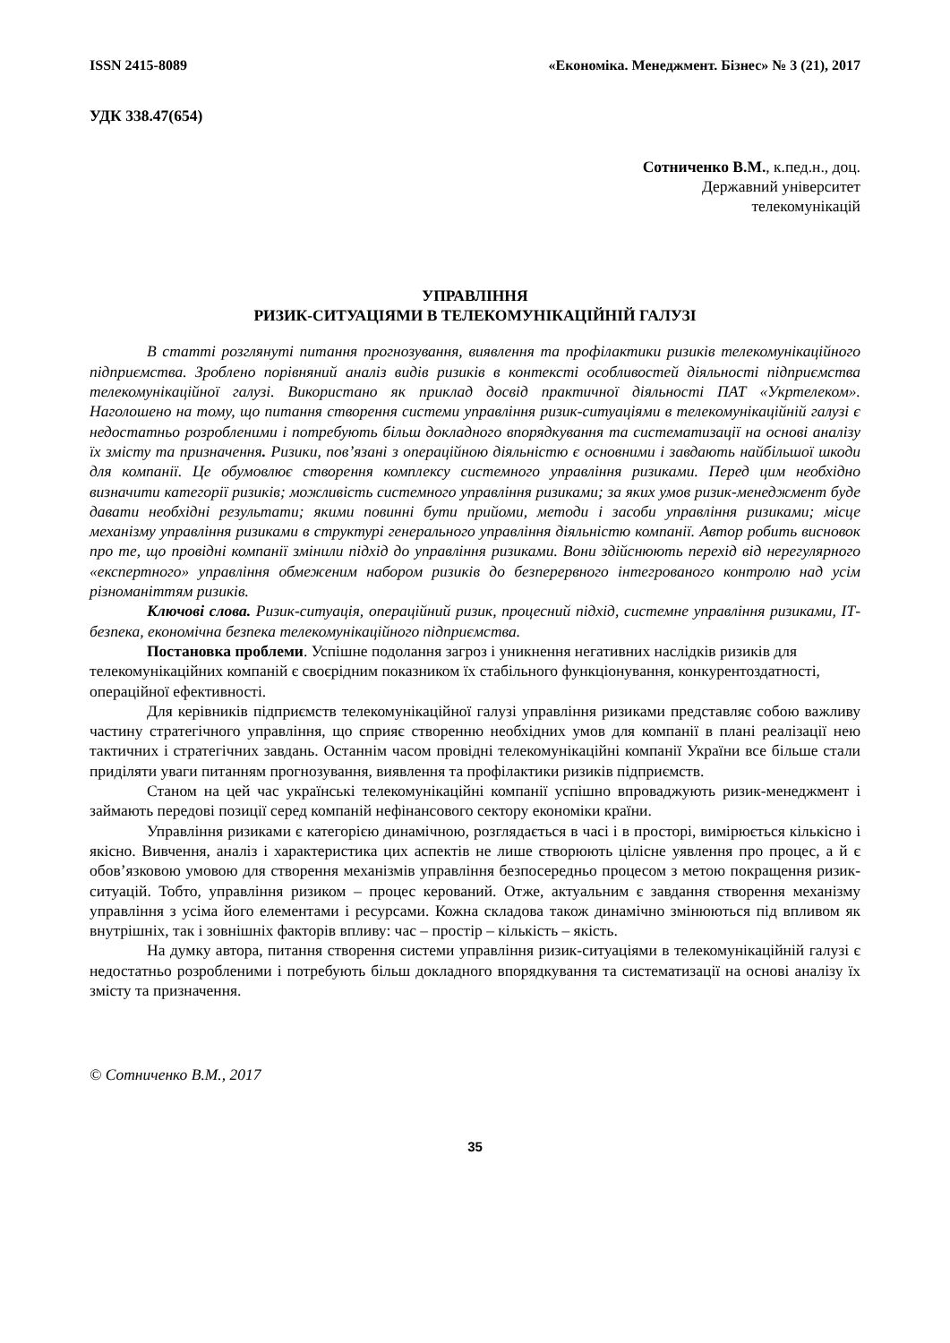ISSN 2415-8089 «Економіка. Менеджмент. Бізнес» № 3 (21), 2017
УДК 338.47(654)
Сотниченко В.М., к.пед.н., доц.
Державний університет
телекомунікацій
УПРАВЛІННЯ
РИЗИК-СИТУАЦІЯМИ В ТЕЛЕКОМУНІКАЦІЙНІЙ ГАЛУЗІ
В статті розглянуті питання прогнозування, виявлення та профілактики ризиків телекомунікаційного підприємства. Зроблено порівняний аналіз видів ризиків в контексті особливостей діяльності підприємства телекомунікаційної галузі. Використано як приклад досвід практичної діяльності ПАТ «Укртелеком». Наголошено на тому, що питання створення системи управління ризик-ситуаціями в телекомунікаційній галузі є недостатньо розробленими і потребують більш докладного впорядкування та систематизації на основі аналізу їх змісту та призначення. Ризики, пов’язані з операційною діяльністю є основними і завдають найбільшої шкоди для компанії. Це обумовлює створення комплексу системного управління ризиками. Перед цим необхідно визначити категорії ризиків; можливість системного управління ризиками; за яких умов ризик-менеджмент буде давати необхідні результати; якими повинні бути прийоми, методи і засоби управління ризиками; місце механізму управління ризиками в структурі генерального управління діяльністю компанії. Автор робить висновок про те, що провідні компанії змінили підхід до управління ризиками. Вони здійснюють перехід від нерегулярного «експертного» управління обмеженим набором ризиків до безперервного інтегрованого контролю над усім різноманіттям ризиків.
Ключові слова. Ризик-ситуація, операційний ризик, процесний підхід, системне управління ризиками, ІТ-безпека, економічна безпека телекомунікаційного підприємства.
Постановка проблеми. Успішне подолання загроз і уникнення негативних наслідків ризиків для телекомунікаційних компаній є своєрідним показником їх стабільного функціонування, конкурентоздатності, операційної ефективності.
Для керівників підприємств телекомунікаційної галузі управління ризиками представляє собою важливу частину стратегічного управління, що сприяє створенню необхідних умов для компанії в плані реалізації нею тактичних і стратегічних завдань. Останнім часом провідні телекомунікаційні компанії України все більше стали приділяти уваги питанням прогнозування, виявлення та профілактики ризиків підприємств.
Станом на цей час українські телекомунікаційні компанії успішно впроваджують ризик-менеджмент і займають передові позиції серед компаній нефінансового сектору економіки країни.
Управління ризиками є категорією динамічною, розглядається в часі і в просторі, вимірюється кількісно і якісно. Вивчення, аналіз і характеристика цих аспектів не лише створюють цілісне уявлення про процес, а й є обов’язковою умовою для створення механізмів управління безпосередньо процесом з метою покращення ризик-ситуацій. Тобто, управління ризиком – процес керований. Отже, актуальним є завдання створення механізму управління з усіма його елементами і ресурсами. Кожна складова також динамічно змінюються під впливом як внутрішніх, так і зовнішніх факторів впливу: час – простір – кількість – якість.
На думку автора, питання створення системи управління ризик-ситуаціями в телекомунікаційній галузі є недостатньо розробленими і потребують більш докладного впорядкування та систематизації на основі аналізу їх змісту та призначення.
© Сотниченко В.М., 2017
35